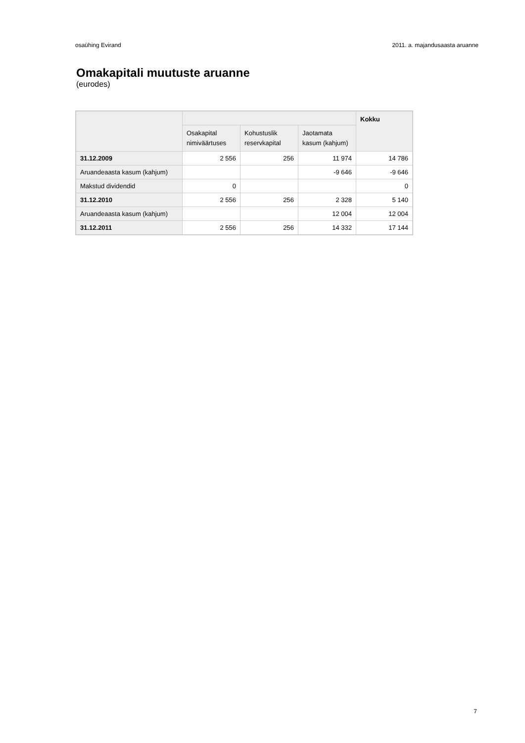osaühing Evirand 2011. a. majandusaasta aruanne
Omakapitali muutuste aruanne
(eurodes)
| | | | | Kokku |
| --- | --- | --- | --- | --- |
| | Osakapital nimiväärtuses | Kohustuslik reservkapital | Jaotamata kasum (kahjum) | |
| 31.12.2009 | 2 556 | 256 | 11 974 | 14 786 |
| Aruandeaasta kasum (kahjum) | | | -9 646 | -9 646 |
| Makstud dividendid | 0 | | | 0 |
| 31.12.2010 | 2 556 | 256 | 2 328 | 5 140 |
| Aruandeaasta kasum (kahjum) | | | 12 004 | 12 004 |
| 31.12.2011 | 2 556 | 256 | 14 332 | 17 144 |
7